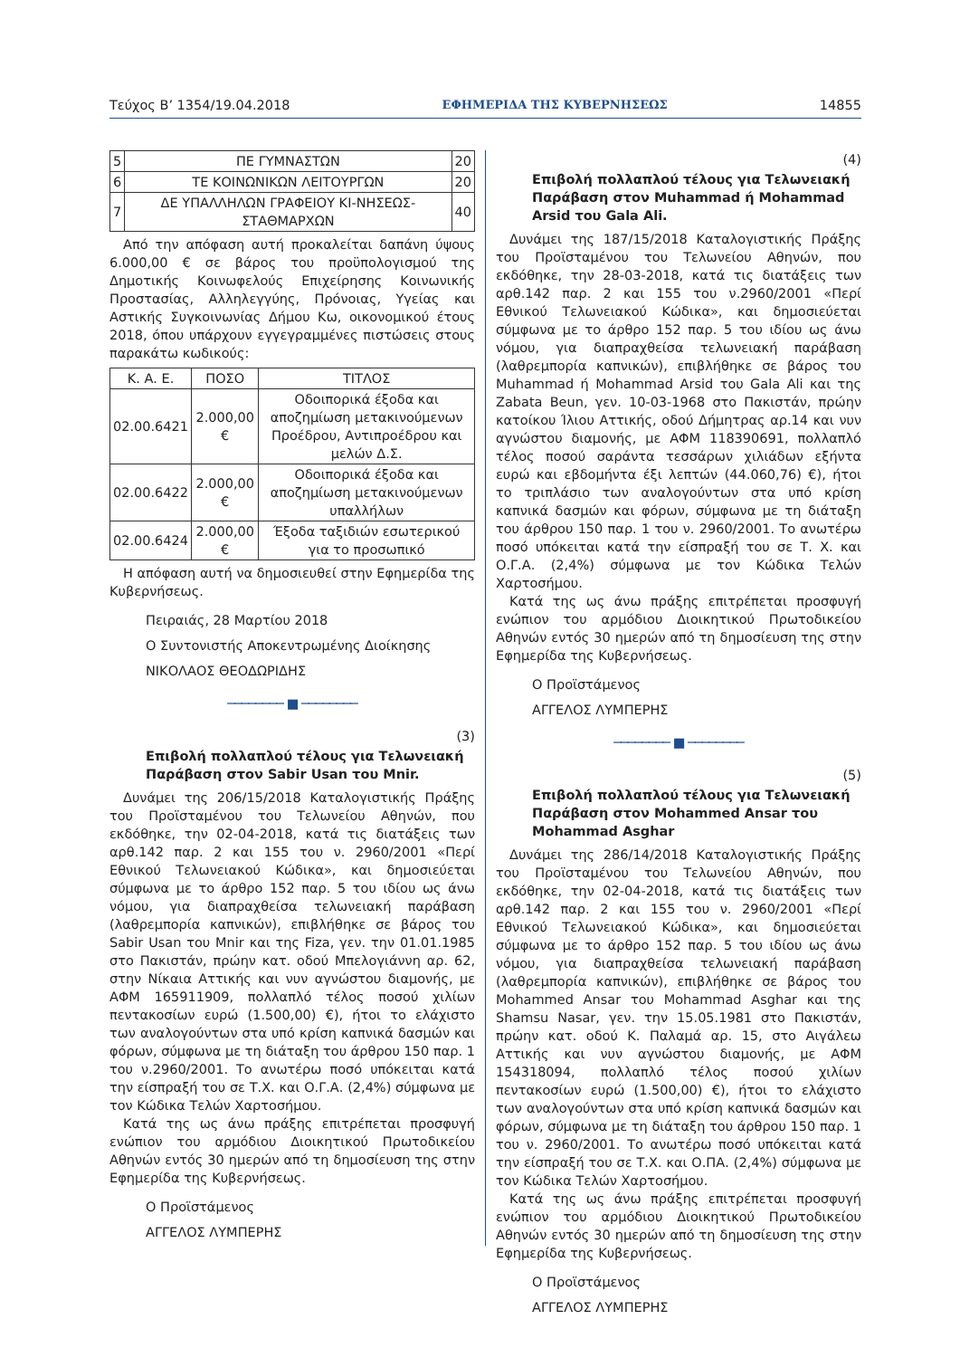Τεύχος Β’ 1354/19.04.2018 ΕΦΗΜΕΡΙΔΑ ΤΗΣ ΚΥΒΕΡΝΗΣΕΩΣ 14855
| 5 | ΠΕ ΓΥΜΝΑΣΤΩΝ | 20 |
| 6 | ΤΕ ΚΟΙΝΩΝΙΚΩΝ ΛΕΙΤΟΥΡΓΩΝ | 20 |
| 7 | ΔΕ ΥΠΑΛΛΗΛΩΝ ΓΡΑΦΕΙΟΥ ΚΙ-ΝΗΣΕΩΣ-ΣΤΑΘΜΑΡΧΩΝ | 40 |
Από την απόφαση αυτή προκαλείται δαπάνη ύψους 6.000,00 € σε βάρος του προϋπολογισμού της Δημοτικής Κοινωφελούς Επιχείρησης Κοινωνικής Προστασίας, Αλληλεγγύης, Πρόνοιας, Υγείας και Αστικής Συγκοινωνίας Δήμου Κω, οικονομικού έτους 2018, όπου υπάρχουν εγγεγραμμένες πιστώσεις στους παρακάτω κωδικούς:
| Κ. Α. Ε. | ΠΟΣΟ | ΤΙΤΛΟΣ |
| --- | --- | --- |
| 02.00.6421 | 2.000,00 € | Οδοιπορικά έξοδα και αποζημίωση μετακινούμενων Προέδρου, Αντιπροέδρου και μελών Δ.Σ. |
| 02.00.6422 | 2.000,00 € | Οδοιπορικά έξοδα και αποζημίωση μετακινούμενων υπαλλήλων |
| 02.00.6424 | 2.000,00 € | Έξοδα ταξιδιών εσωτερικού για το προσωπικό |
Η απόφαση αυτή να δημοσιευθεί στην Εφημερίδα της Κυβερνήσεως.
Πειραιάς, 28 Μαρτίου 2018
Ο Συντονιστής Αποκεντρωμένης Διοίκησης
ΝΙΚΟΛΑΟΣ ΘΕΟΔΩΡΙΔΗΣ
──────── ■ ────────
(3)
Επιβολή πολλαπλού τέλους για Τελωνειακή Παράβαση στον Sabir Usan του Mnir.
Δυνάμει της 206/15/2018 Καταλογιστικής Πράξης του Προϊσταμένου του Τελωνείου Αθηνών, που εκδόθηκε, την 02-04-2018, κατά τις διατάξεις των αρθ.142 παρ. 2 και 155 του ν. 2960/2001 «Περί Εθνικού Τελωνειακού Κώδικα», και δημοσιεύεται σύμφωνα με το άρθρο 152 παρ. 5 του ιδίου ως άνω νόμου, για διαπραχθείσα τελωνειακή παράβαση (λαθρεμπορία καπνικών), επιβλήθηκε σε βάρος του Sabir Usan του Mnir και της Fiza, γεν. την 01.01.1985 στο Πακιστάν, πρώην κατ. οδού Μπελογιάννη αρ. 62, στην Νίκαια Αττικής και νυν αγνώστου διαμονής, με ΑΦΜ 165911909, πολλαπλό τέλος ποσού χιλίων πεντακοσίων ευρώ (1.500,00) €), ήτοι το ελάχιστο των αναλογούντων στα υπό κρίση καπνικά δασμών και φόρων, σύμφωνα με τη διάταξη του άρθρου 150 παρ. 1 του ν.2960/2001. Το ανωτέρω ποσό υπόκειται κατά την είσπραξή του σε Τ.Χ. και Ο.Γ.Α. (2,4%) σύμφωνα με τον Κώδικα Τελών Χαρτοσήμου.
Κατά της ως άνω πράξης επιτρέπεται προσφυγή ενώπιον του αρμόδιου Διοικητικού Πρωτοδικείου Αθηνών εντός 30 ημερών από τη δημοσίευση της στην Εφημερίδα της Κυβερνήσεως.
Ο Προϊστάμενος
ΑΓΓΕΛΟΣ ΛΥΜΠΕΡΗΣ
(4)
Επιβολή πολλαπλού τέλους για Τελωνειακή Παράβαση στον Muhammad ή Mohammad Arsid του Gala Ali.
Δυνάμει της 187/15/2018 Καταλογιστικής Πράξης του Προϊσταμένου του Τελωνείου Αθηνών, που εκδόθηκε, την 28-03-2018, κατά τις διατάξεις των αρθ.142 παρ. 2 και 155 του ν.2960/2001 «Περί Εθνικού Τελωνειακού Κώδικα», και δημοσιεύεται σύμφωνα με το άρθρο 152 παρ. 5 του ιδίου ως άνω νόμου, για διαπραχθείσα τελωνειακή παράβαση (λαθρεμπορία καπνικών), επιβλήθηκε σε βάρος του Muhammad ή Mohammad Arsid του Gala Ali και της Zabata Beun, γεν. 10-03-1968 στο Πακιστάν, πρώην κατοίκου Ίλιου Αττικής, οδού Δήμητρας αρ.14 και νυν αγνώστου διαμονής, με ΑΦΜ 118390691, πολλαπλό τέλος ποσού σαράντα τεσσάρων χιλιάδων εξήντα ευρώ και εβδομήντα έξι λεπτών (44.060,76) €), ήτοι το τριπλάσιο των αναλογούντων στα υπό κρίση καπνικά δασμών και φόρων, σύμφωνα με τη διάταξη του άρθρου 150 παρ. 1 του ν. 2960/2001. Το ανωτέρω ποσό υπόκειται κατά την είσπραξή του σε Τ. Χ. και Ο.Γ.Α. (2,4%) σύμφωνα με τον Κώδικα Τελών Χαρτοσήμου.
Κατά της ως άνω πράξης επιτρέπεται προσφυγή ενώπιον του αρμόδιου Διοικητικού Πρωτοδικείου Αθηνών εντός 30 ημερών από τη δημοσίευση της στην Εφημερίδα της Κυβερνήσεως.
Ο Προϊστάμενος
ΑΓΓΕΛΟΣ ΛΥΜΠΕΡΗΣ
──────── ■ ────────
(5)
Επιβολή πολλαπλού τέλους για Τελωνειακή Παράβαση στον Mohammed Ansar του Mohammad Asghar
Δυνάμει της 286/14/2018 Καταλογιστικής Πράξης του Προϊσταμένου του Τελωνείου Αθηνών, που εκδόθηκε, την 02-04-2018, κατά τις διατάξεις των αρθ.142 παρ. 2 και 155 του ν. 2960/2001 «Περί Εθνικού Τελωνειακού Κώδικα», και δημοσιεύεται σύμφωνα με το άρθρο 152 παρ. 5 του ιδίου ως άνω νόμου, για διαπραχθείσα τελωνειακή παράβαση (λαθρεμπορία καπνικών), επιβλήθηκε σε βάρος του Mohammed Ansar του Mohammad Asghar και της Shamsu Nasar, γεν. την 15.05.1981 στο Πακιστάν, πρώην κατ. οδού Κ. Παλαμά αρ. 15, στο Αιγάλεω Αττικής και νυν αγνώστου διαμονής, με ΑΦΜ 154318094, πολλαπλό τέλος ποσού χιλίων πεντακοσίων ευρώ (1.500,00) €), ήτοι το ελάχιστο των αναλογούντων στα υπό κρίση καπνικά δασμών και φόρων, σύμφωνα με τη διάταξη του άρθρου 150 παρ. 1 του ν. 2960/2001. Το ανωτέρω ποσό υπόκειται κατά την είσπραξή του σε Τ.Χ. και Ο.ΠΑ. (2,4%) σύμφωνα με τον Κώδικα Τελών Χαρτοσήμου.
Κατά της ως άνω πράξης επιτρέπεται προσφυγή ενώπιον του αρμόδιου Διοικητικού Πρωτοδικείου Αθηνών εντός 30 ημερών από τη δημοσίευση της στην Εφημερίδα της Κυβερνήσεως.
Ο Προϊστάμενος
ΑΓΓΕΛΟΣ ΛΥΜΠΕΡΗΣ